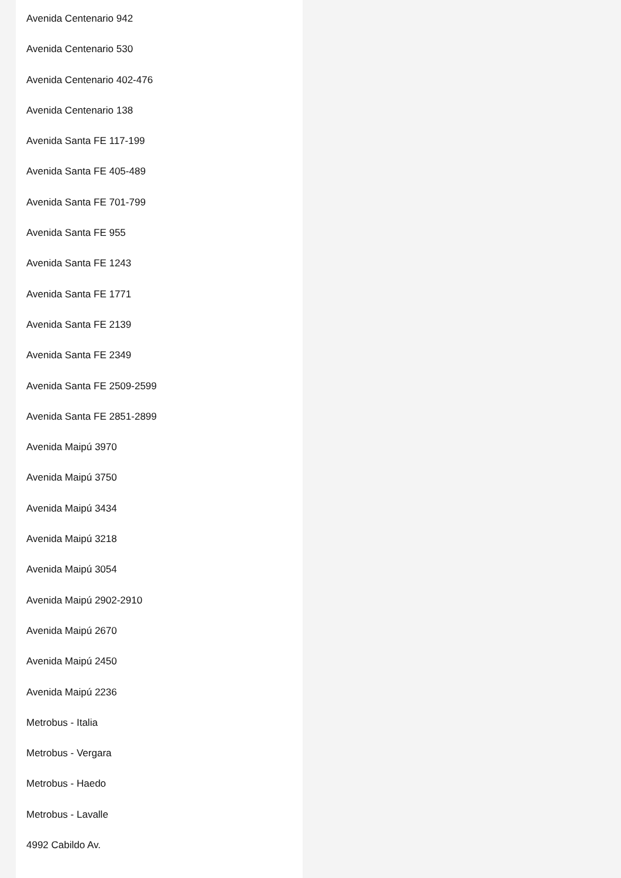Avenida Centenario 942
Avenida Centenario 530
Avenida Centenario 402-476
Avenida Centenario 138
Avenida Santa FE 117-199
Avenida Santa FE 405-489
Avenida Santa FE 701-799
Avenida Santa FE 955
Avenida Santa FE 1243
Avenida Santa FE 1771
Avenida Santa FE 2139
Avenida Santa FE 2349
Avenida Santa FE 2509-2599
Avenida Santa FE 2851-2899
Avenida Maipú 3970
Avenida Maipú 3750
Avenida Maipú 3434
Avenida Maipú 3218
Avenida Maipú 3054
Avenida Maipú 2902-2910
Avenida Maipú 2670
Avenida Maipú 2450
Avenida Maipú 2236
Metrobus - Italia
Metrobus - Vergara
Metrobus - Haedo
Metrobus - Lavalle
4992 Cabildo Av.